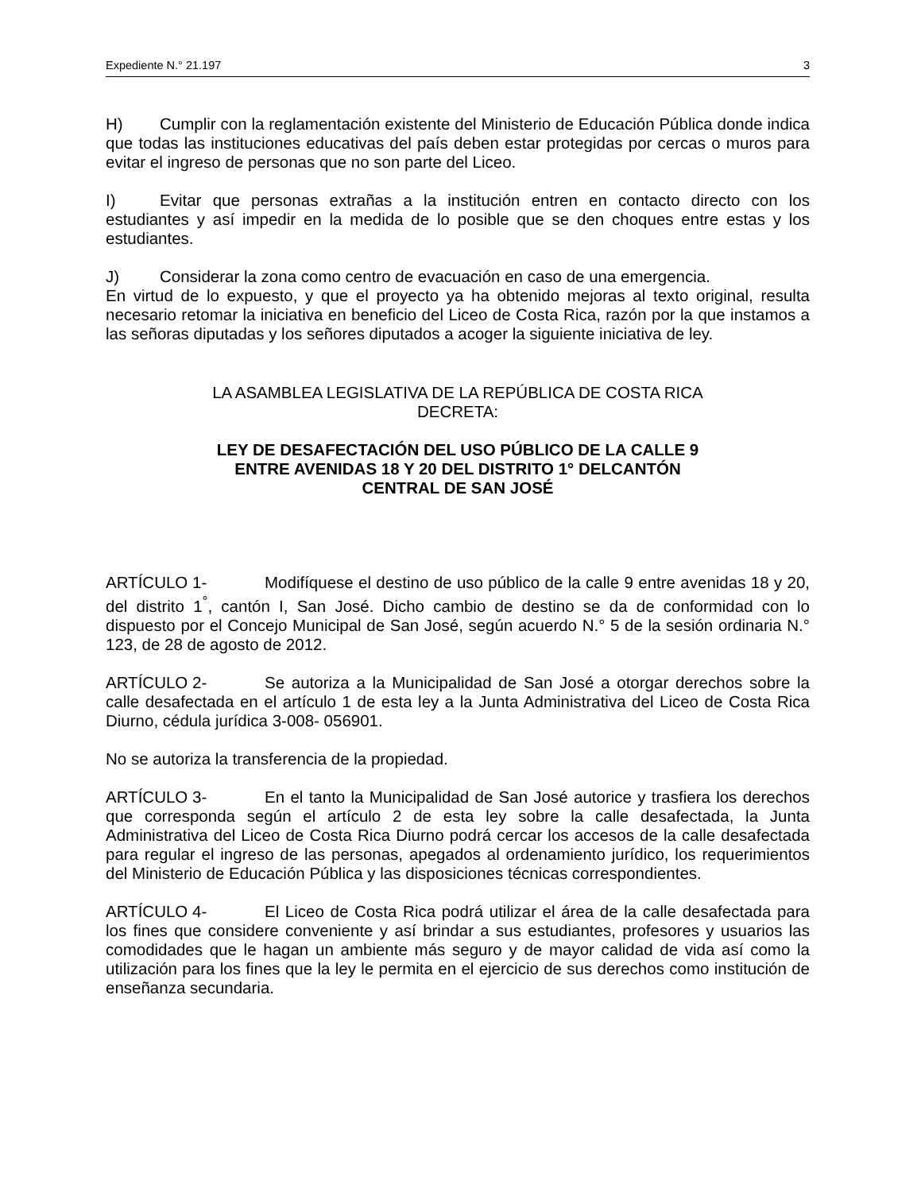Expediente N.° 21.197 3
H) Cumplir con la reglamentación existente del Ministerio de Educación Pública donde indica que todas las instituciones educativas del país deben estar protegidas por cercas o muros para evitar el ingreso de personas que no son parte del Liceo.
I) Evitar que personas extrañas a la institución entren en contacto directo con los estudiantes y así impedir en la medida de lo posible que se den choques entre estas y los estudiantes.
J) Considerar la zona como centro de evacuación en caso de una emergencia.
En virtud de lo expuesto, y que el proyecto ya ha obtenido mejoras al texto original, resulta necesario retomar la iniciativa en beneficio del Liceo de Costa Rica, razón por la que instamos a las señoras diputadas y los señores diputados a acoger la siguiente iniciativa de ley.
LA ASAMBLEA LEGISLATIVA DE LA REPÚBLICA DE COSTA RICA
DECRETA:
LEY DE DESAFECTACIÓN DEL USO PÚBLICO DE LA CALLE 9
ENTRE AVENIDAS 18 Y 20 DEL DISTRITO 1° DELCANTÓN
CENTRAL DE SAN JOSÉ
ARTÍCULO 1- Modifíquese el destino de uso público de la calle 9 entre avenidas 18 y 20, del distrito 1<sup>°</sup>, cantón I, San José. Dicho cambio de destino se da de conformidad con lo dispuesto por el Concejo Municipal de San José, según acuerdo N.° 5 de la sesión ordinaria N.° 123, de 28 de agosto de 2012.
ARTÍCULO 2- Se autoriza a la Municipalidad de San José a otorgar derechos sobre la calle desafectada en el artículo 1 de esta ley a la Junta Administrativa del Liceo de Costa Rica Diurno, cédula jurídica 3-008- 056901.
No se autoriza la transferencia de la propiedad.
ARTÍCULO 3- En el tanto la Municipalidad de San José autorice y trasfiera los derechos que corresponda según el artículo 2 de esta ley sobre la calle desafectada, la Junta Administrativa del Liceo de Costa Rica Diurno podrá cercar los accesos de la calle desafectada para regular el ingreso de las personas, apegados al ordenamiento jurídico, los requerimientos del Ministerio de Educación Pública y las disposiciones técnicas correspondientes.
ARTÍCULO 4- El Liceo de Costa Rica podrá utilizar el área de la calle desafectada para los fines que considere conveniente y así brindar a sus estudiantes, profesores y usuarios las comodidades que le hagan un ambiente más seguro y de mayor calidad de vida así como la utilización para los fines que la ley le permita en el ejercicio de sus derechos como institución de enseñanza secundaria.